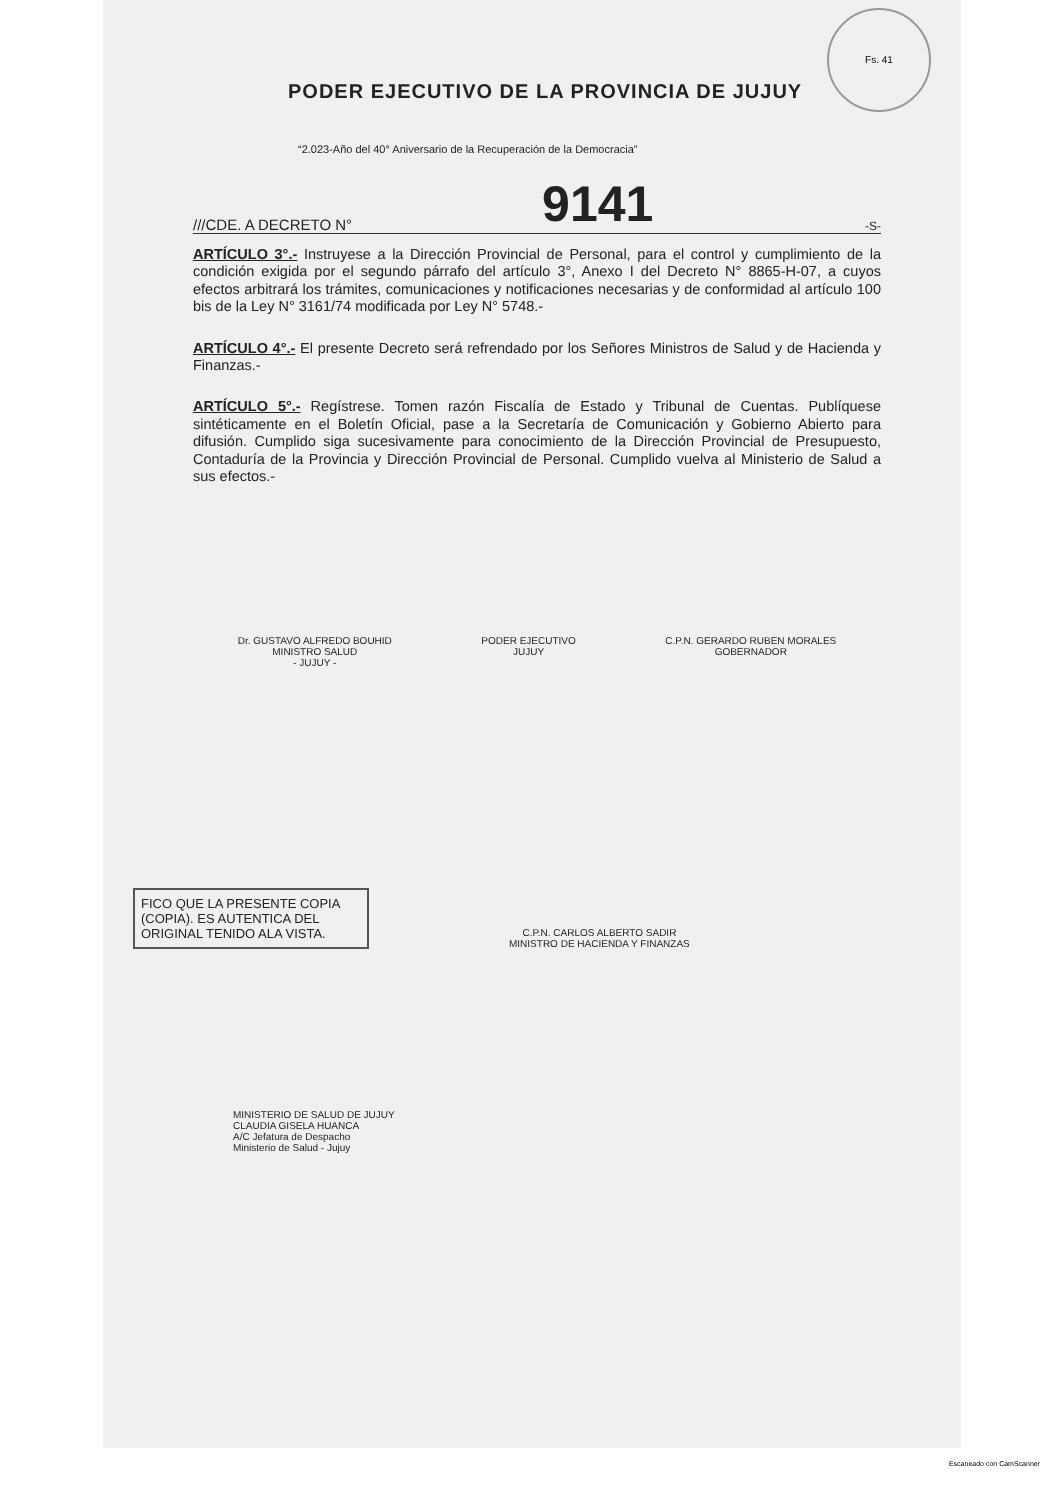Fs. 41
PODER EJECUTIVO DE LA PROVINCIA DE JUJUY
“2.023-Año del 40° Aniversario de la Recuperación de la Democracia”
///CDE. A DECRETO N° 9141 -S-
ARTÍCULO 3°.- Instruyese a la Dirección Provincial de Personal, para el control y cumplimiento de la condición exigida por el segundo párrafo del artículo 3°, Anexo I del Decreto N° 8865-H-07, a cuyos efectos arbitrará los trámites, comunicaciones y notificaciones necesarias y de conformidad al artículo 100 bis de la Ley N° 3161/74 modificada por Ley N° 5748.-
ARTÍCULO 4°.- El presente Decreto será refrendado por los Señores Ministros de Salud y de Hacienda y Finanzas.-
ARTÍCULO 5°.- Regístrese. Tomen razón Fiscalía de Estado y Tribunal de Cuentas. Publíquese sintéticamente en el Boletín Oficial, pase a la Secretaría de Comunicación y Gobierno Abierto para difusión. Cumplido siga sucesivamente para conocimiento de la Dirección Provincial de Presupuesto, Contaduría de la Provincia y Dirección Provincial de Personal. Cumplido vuelva al Ministerio de Salud a sus efectos.-
Dr. GUSTAVO ALFREDO BOUHID
MINISTRO SALUD
- JUJUY -
PODER EJECUTIVO
JUJUY
C.P.N. GERARDO RUBEN MORALES
GOBERNADOR
FICO QUE LA PRESENTE COPIA (COPIA). ES AUTENTICA DEL ORIGINAL TENIDO ALA VISTA.
C.P.N. CARLOS ALBERTO SADIR
MINISTRO DE HACIENDA Y FINANZAS
MINISTERIO DE SALUD DE JUJUY
CLAUDIA GISELA HUANCA
A/C Jefatura de Despacho
Ministerio de Salud - Jujuy
Escaneado con CamScanner